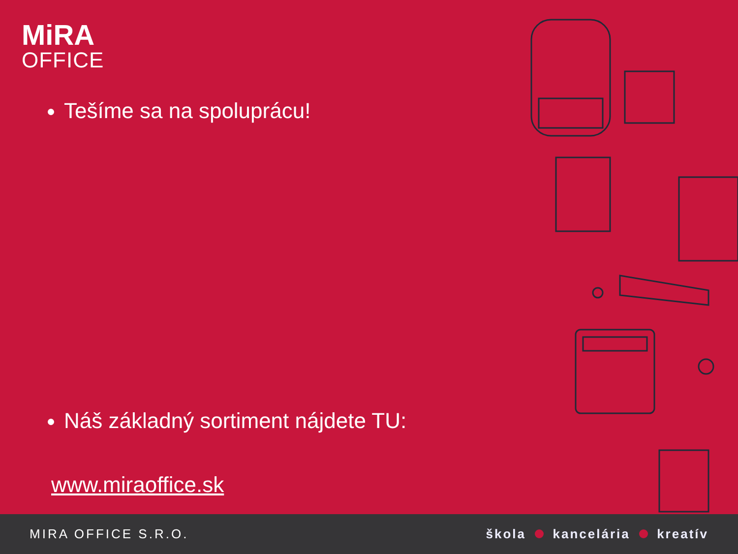MiRA
OFFICE
Tešíme sa na spoluprácu!
Náš základný sortiment nájdete TU:
www.miraoffice.sk
MIRA OFFICE S.R.O. škola kancelária kreatív